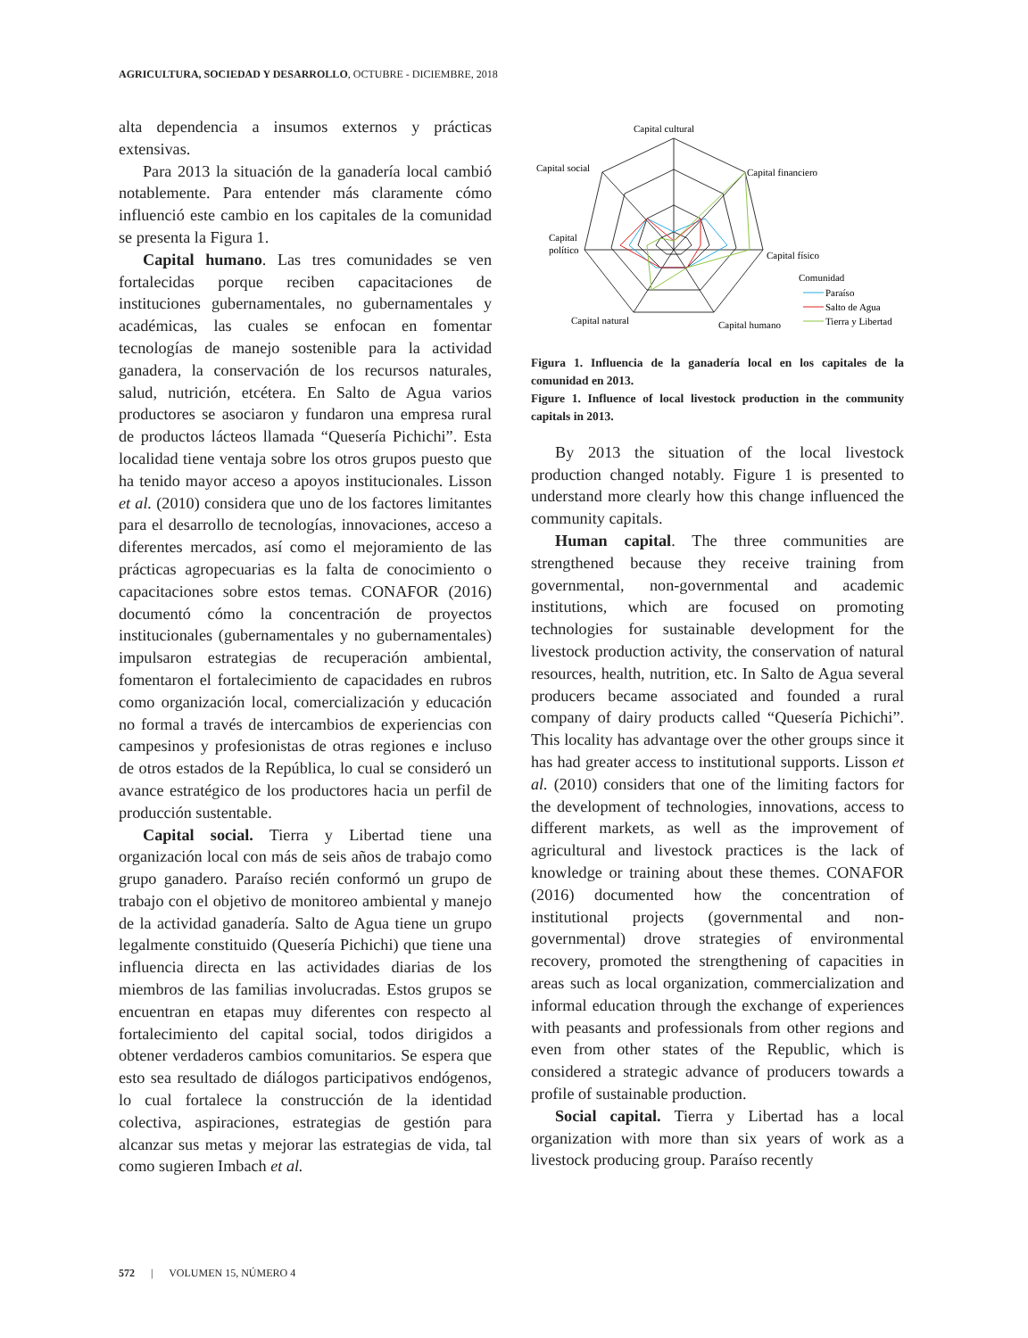AGRICULTURA, SOCIEDAD Y DESARROLLO, OCTUBRE - DICIEMBRE, 2018
alta dependencia a insumos externos y prácticas extensivas.
Para 2013 la situación de la ganadería local cambió notablemente. Para entender más claramente cómo influenció este cambio en los capitales de la comunidad se presenta la Figura 1.
Capital humano. Las tres comunidades se ven fortalecidas porque reciben capacitaciones de instituciones gubernamentales, no gubernamentales y académicas, las cuales se enfocan en fomentar tecnologías de manejo sostenible para la actividad ganadera, la conservación de los recursos naturales, salud, nutrición, etcétera. En Salto de Agua varios productores se asociaron y fundaron una empresa rural de productos lácteos llamada “Quesería Pichichi”. Esta localidad tiene ventaja sobre los otros grupos puesto que ha tenido mayor acceso a apoyos institucionales. Lisson et al. (2010) considera que uno de los factores limitantes para el desarrollo de tecnologías, innovaciones, acceso a diferentes mercados, así como el mejoramiento de las prácticas agropecuarias es la falta de conocimiento o capacitaciones sobre estos temas. CONAFOR (2016) documentó cómo la concentración de proyectos institucionales (gubernamentales y no gubernamentales) impulsaron estrategias de recuperación ambiental, fomentaron el fortalecimiento de capacidades en rubros como organización local, comercialización y educación no formal a través de intercambios de experiencias con campesinos y profesionistas de otras regiones e incluso de otros estados de la República, lo cual se consideró un avance estratégico de los productores hacia un perfil de producción sustentable.
Capital social. Tierra y Libertad tiene una organización local con más de seis años de trabajo como grupo ganadero. Paraíso recién conformó un grupo de trabajo con el objetivo de monitoreo ambiental y manejo de la actividad ganadería. Salto de Agua tiene un grupo legalmente constituido (Quesería Pichichi) que tiene una influencia directa en las actividades diarias de los miembros de las familias involucradas. Estos grupos se encuentran en etapas muy diferentes con respecto al fortalecimiento del capital social, todos dirigidos a obtener verdaderos cambios comunitarios. Se espera que esto sea resultado de diálogos participativos endógenos, lo cual fortalece la construcción de la identidad colectiva, aspiraciones, estrategias de gestión para alcanzar sus metas y mejorar las estrategias de vida, tal como sugieren Imbach et al.
Capital cultural
Capital financiero
Capital físico
Capital humano
Capital natural
Capital
político
Capital social
Comunidad
Paraíso
Salto de Agua
Tierra y Libertad
Figura 1. Influencia de la ganadería local en los capitales de la comunidad en 2013.
Figure 1. Influence of local livestock production in the community capitals in 2013.
By 2013 the situation of the local livestock production changed notably. Figure 1 is presented to understand more clearly how this change influenced the community capitals.
Human capital. The three communities are strengthened because they receive training from governmental, non-governmental and academic institutions, which are focused on promoting technologies for sustainable development for the livestock production activity, the conservation of natural resources, health, nutrition, etc. In Salto de Agua several producers became associated and founded a rural company of dairy products called “Quesería Pichichi”. This locality has advantage over the other groups since it has had greater access to institutional supports. Lisson et al. (2010) considers that one of the limiting factors for the development of technologies, innovations, access to different markets, as well as the improvement of agricultural and livestock practices is the lack of knowledge or training about these themes. CONAFOR (2016) documented how the concentration of institutional projects (governmental and non-governmental) drove strategies of environmental recovery, promoted the strengthening of capacities in areas such as local organization, commercialization and informal education through the exchange of experiences with peasants and professionals from other regions and even from other states of the Republic, which is considered a strategic advance of producers towards a profile of sustainable production.
Social capital. Tierra y Libertad has a local organization with more than six years of work as a livestock producing group. Paraíso recently
572 | VOLUMEN 15, NÚMERO 4